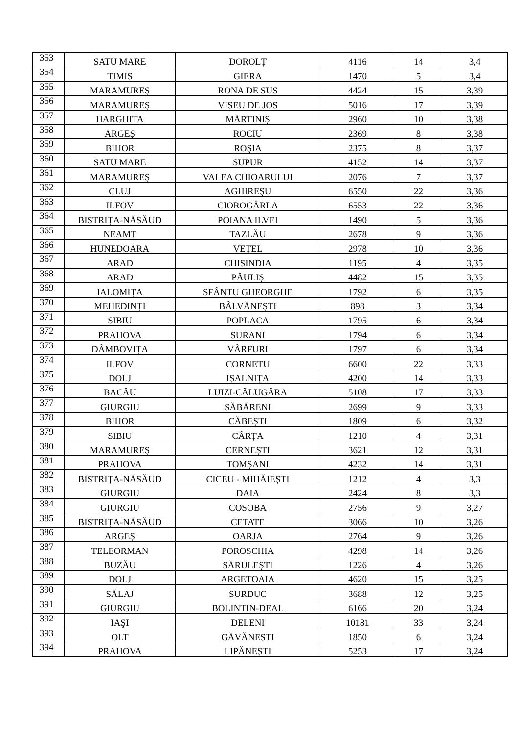| 353 | SATU MARE | DOROLȚ | 4116 | 14 | 3,4 |
| 354 | TIMIȘ | GIERA | 1470 | 5 | 3,4 |
| 355 | MARAMUREȘ | RONA DE SUS | 4424 | 15 | 3,39 |
| 356 | MARAMUREȘ | VIȘEU DE JOS | 5016 | 17 | 3,39 |
| 357 | HARGHITA | MĂRTINIȘ | 2960 | 10 | 3,38 |
| 358 | ARGEȘ | ROCIU | 2369 | 8 | 3,38 |
| 359 | BIHOR | ROŞIA | 2375 | 8 | 3,37 |
| 360 | SATU MARE | SUPUR | 4152 | 14 | 3,37 |
| 361 | MARAMUREȘ | VALEA CHIOARULUI | 2076 | 7 | 3,37 |
| 362 | CLUJ | AGHIREŞU | 6550 | 22 | 3,36 |
| 363 | ILFOV | CIOROGÂRLA | 6553 | 22 | 3,36 |
| 364 | BISTRIȚA-NĂSĂUD | POIANA ILVEI | 1490 | 5 | 3,36 |
| 365 | NEAMȚ | TAZLĂU | 2678 | 9 | 3,36 |
| 366 | HUNEDOARA | VEȚEL | 2978 | 10 | 3,36 |
| 367 | ARAD | CHISINDIA | 1195 | 4 | 3,35 |
| 368 | ARAD | PĂULIȘ | 4482 | 15 | 3,35 |
| 369 | IALOMIȚA | SFÂNTU GHEORGHE | 1792 | 6 | 3,35 |
| 370 | MEHEDINȚI | BÂLVĂNEȘTI | 898 | 3 | 3,34 |
| 371 | SIBIU | POPLACA | 1795 | 6 | 3,34 |
| 372 | PRAHOVA | SURANI | 1794 | 6 | 3,34 |
| 373 | DÂMBOVIȚA | VÂRFURI | 1797 | 6 | 3,34 |
| 374 | ILFOV | CORNETU | 6600 | 22 | 3,33 |
| 375 | DOLJ | IȘALNIȚA | 4200 | 14 | 3,33 |
| 376 | BACĂU | LUIZI-CĂLUGĂRA | 5108 | 17 | 3,33 |
| 377 | GIURGIU | SĂBĂRENI | 2699 | 9 | 3,33 |
| 378 | BIHOR | CĂBEȘTI | 1809 | 6 | 3,32 |
| 379 | SIBIU | CÂRȚA | 1210 | 4 | 3,31 |
| 380 | MARAMUREȘ | CERNEȘTI | 3621 | 12 | 3,31 |
| 381 | PRAHOVA | TOMȘANI | 4232 | 14 | 3,31 |
| 382 | BISTRIȚA-NĂSĂUD | CICEU - MIHĂIEȘTI | 1212 | 4 | 3,3 |
| 383 | GIURGIU | DAIA | 2424 | 8 | 3,3 |
| 384 | GIURGIU | COSOBA | 2756 | 9 | 3,27 |
| 385 | BISTRIȚA-NĂSĂUD | CETATE | 3066 | 10 | 3,26 |
| 386 | ARGEȘ | OARJA | 2764 | 9 | 3,26 |
| 387 | TELEORMAN | POROSCHIA | 4298 | 14 | 3,26 |
| 388 | BUZĂU | SĂRULEȘTI | 1226 | 4 | 3,26 |
| 389 | DOLJ | ARGETOAIA | 4620 | 15 | 3,25 |
| 390 | SĂLAJ | SURDUC | 3688 | 12 | 3,25 |
| 391 | GIURGIU | BOLINTIN-DEAL | 6166 | 20 | 3,24 |
| 392 | IAŞI | DELENI | 10181 | 33 | 3,24 |
| 393 | OLT | GĂVĂNEȘTI | 1850 | 6 | 3,24 |
| 394 | PRAHOVA | LIPĂNEȘTI | 5253 | 17 | 3,24 |